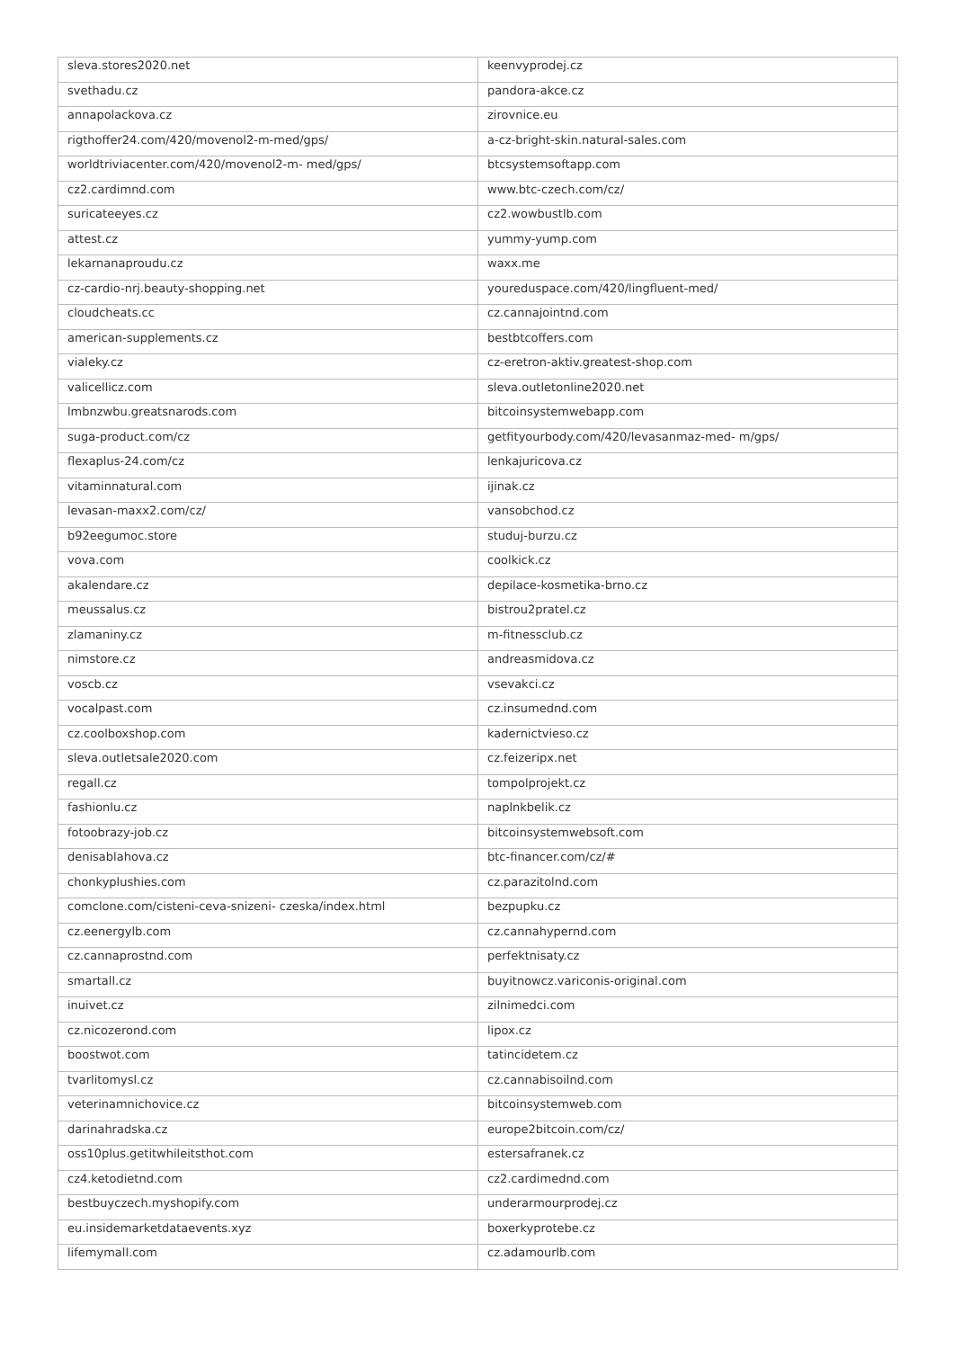| sleva.stores2020.net | keenvyprodej.cz |
| svethadu.cz | pandora-akce.cz |
| annapolackova.cz | zirovnice.eu |
| rigthoffer24.com/420/movenol2-m-med/gps/ | a-cz-bright-skin.natural-sales.com |
| worldtriviacenter.com/420/movenol2-m- med/gps/ | btcsystemsoftapp.com |
| cz2.cardimnd.com | www.btc-czech.com/cz/ |
| suricateeyes.cz | cz2.wowbustlb.com |
| attest.cz | yummy-yump.com |
| lekarnanaproudu.cz | waxx.me |
| cz-cardio-nrj.beauty-shopping.net | youreduspace.com/420/lingfluent-med/ |
| cloudcheats.cc | cz.cannajointnd.com |
| american-supplements.cz | bestbtcoffers.com |
| vialeky.cz | cz-eretron-aktiv.greatest-shop.com |
| valicellicz.com | sleva.outletonline2020.net |
| lmbnzwbu.greatsnarods.com | bitcoinsystemwebapp.com |
| suga-product.com/cz | getfityourbody.com/420/levasanmaz-med- m/gps/ |
| flexaplus-24.com/cz | lenkajuricova.cz |
| vitaminnatural.com | ijinak.cz |
| levasan-maxx2.com/cz/ | vansobchod.cz |
| b92eegumoc.store | studuj-burzu.cz |
| vova.com | coolkick.cz |
| akalendare.cz | depilace-kosmetika-brno.cz |
| meussalus.cz | bistrou2pratel.cz |
| zlamaniny.cz | m-fitnessclub.cz |
| nimstore.cz | andreasmidova.cz |
| voscb.cz | vsevakci.cz |
| vocalpast.com | cz.insumednd.com |
| cz.coolboxshop.com | kadernictvieso.cz |
| sleva.outletsale2020.com | cz.feizeripx.net |
| regall.cz | tompolprojekt.cz |
| fashionlu.cz | naplnkbelik.cz |
| fotoobrazy-job.cz | bitcoinsystemwebsoft.com |
| denisablahova.cz | btc-financer.com/cz/# |
| chonkyplushies.com | cz.parazitolnd.com |
| comclone.com/cisteni-ceva-snizeni- czeska/index.html | bezpupku.cz |
| cz.eenergylb.com | cz.cannahypernd.com |
| cz.cannaprostnd.com | perfektnisaty.cz |
| smartall.cz | buyitnowcz.variconis-original.com |
| inuivet.cz | zilnimedci.com |
| cz.nicozerond.com | lipox.cz |
| boostwot.com | tatincidetem.cz |
| tvarlitomysl.cz | cz.cannabisoilnd.com |
| veterinamnichovice.cz | bitcoinsystemweb.com |
| darinahradska.cz | europe2bitcoin.com/cz/ |
| oss10plus.getitwhileitsthot.com | estersafranek.cz |
| cz4.ketodietnd.com | cz2.cardimednd.com |
| bestbuyczech.myshopify.com | underarmourprodej.cz |
| eu.insidemarketdataevents.xyz | boxerkyprotebe.cz |
| lifemymall.com | cz.adamourlb.com |